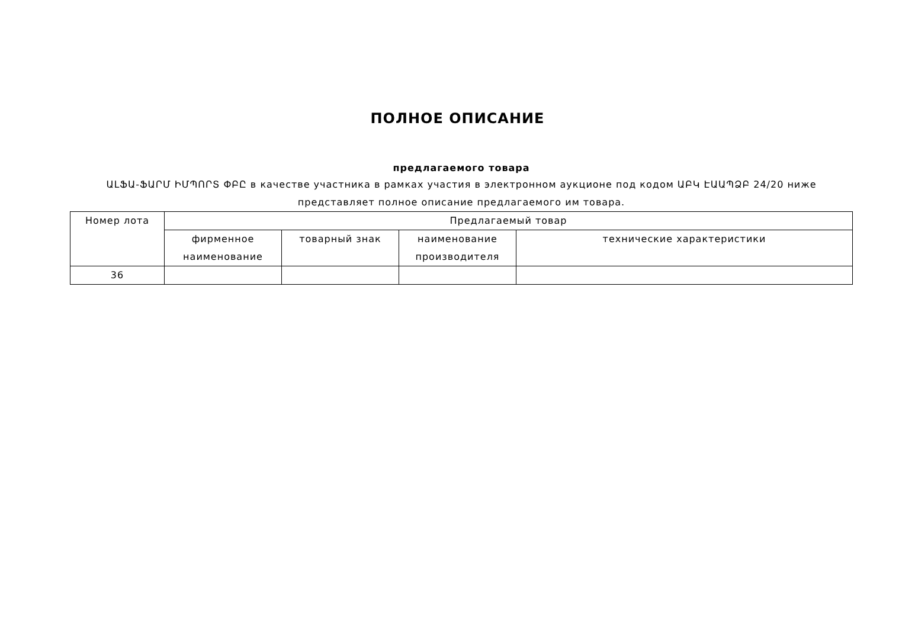ПОЛНОЕ ОПИСАНИЕ
предлагаемого товара
ԱԼՖԱ-ՖԱՐՄ ԻՄՊՈՐՏ ՓԲԸ в качестве участника в рамках участия в электронном аукционе под кодом ԱԲԿ ԷԱԱՊՁԲ 24/20 ниже представляет полное описание предлагаемого им товара.
| Номер лота | Предлагаемый товар | | | |
| --- | --- | --- | --- | --- |
| | фирменное наименование | товарный знак | наименование производителя | технические характеристики |
| 36 | | | | |